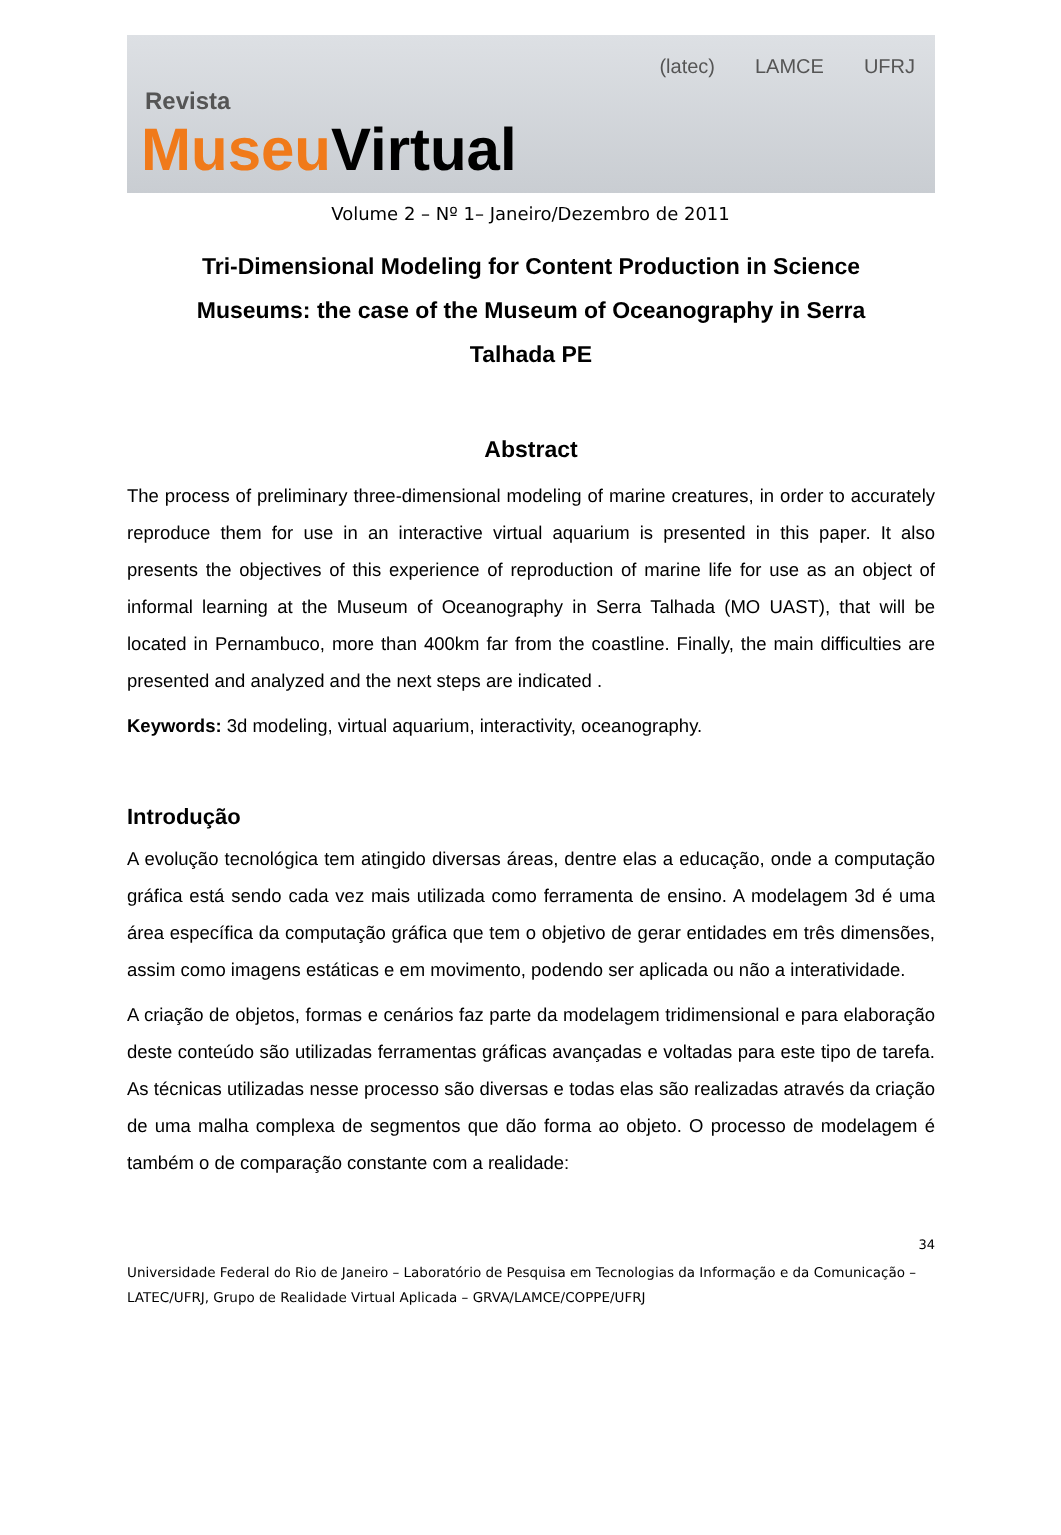Revista
Museu Virtual
(latec) LAMCE UFRJ
Volume 2 – Nº 1– Janeiro/Dezembro de 2011
Tri-Dimensional Modeling for Content Production in Science Museums: the case of the Museum of Oceanography in Serra Talhada PE
Abstract
The process of preliminary three-dimensional modeling of marine creatures, in order to accurately reproduce them for use in an interactive virtual aquarium is presented in this paper. It also presents the objectives of this experience of reproduction of marine life for use as an object of informal learning at the Museum of Oceanography in Serra Talhada (MO UAST), that will be located in Pernambuco, more than 400km far from the coastline. Finally, the main difficulties are presented and analyzed and the next steps are indicated .
Keywords: 3d modeling, virtual aquarium, interactivity, oceanography.
Introdução
A evolução tecnológica tem atingido diversas áreas, dentre elas a educação, onde a computação gráfica está sendo cada vez mais utilizada como ferramenta de ensino. A modelagem 3d é uma área específica da computação gráfica que tem o objetivo de gerar entidades em três dimensões, assim como imagens estáticas e em movimento, podendo ser aplicada ou não a interatividade.
A criação de objetos, formas e cenários faz parte da modelagem tridimensional e para elaboração deste conteúdo são utilizadas ferramentas gráficas avançadas e voltadas para este tipo de tarefa. As técnicas utilizadas nesse processo são diversas e todas elas são realizadas através da criação de uma malha complexa de segmentos que dão forma ao objeto. O processo de modelagem é também o de comparação constante com a realidade:
34
Universidade Federal do Rio de Janeiro – Laboratório de Pesquisa em Tecnologias da Informação e da Comunicação – LATEC/UFRJ, Grupo de Realidade Virtual Aplicada – GRVA/LAMCE/COPPE/UFRJ